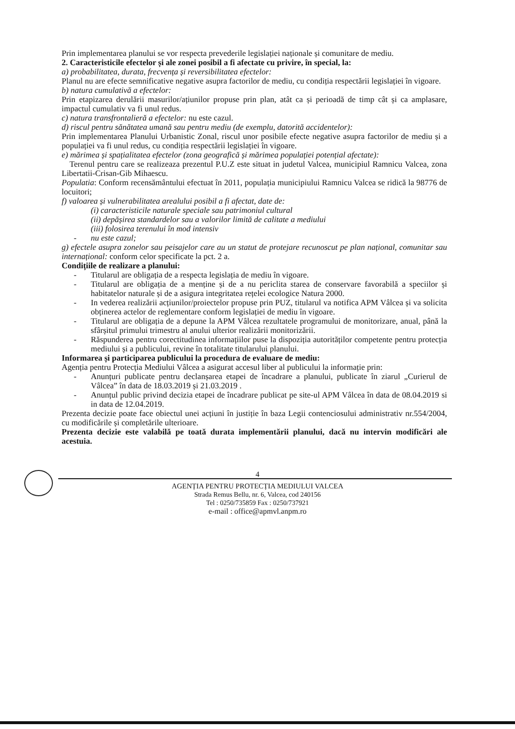Prin implementarea planului se vor respecta prevederile legislației naționale și comunitare de mediu.
2. Caracteristicile efectelor și ale zonei posibil a fi afectate cu privire, în special, la:
a) probabilitatea, durata, frecvența și reversibilitatea efectelor:
Planul nu are efecte semnificative negative asupra factorilor de mediu, cu condiția respectării legislației în vigoare.
b) natura cumulativă a efectelor:
Prin etapizarea derulării masurilor/ațiunilor propuse prin plan, atât ca și perioadă de timp cât și ca amplasare, impactul cumulativ va fi unul redus.
c) natura transfrontalieră a efectelor: nu este cazul.
d) riscul pentru sănătatea umană sau pentru mediu (de exemplu, datorită accidentelor):
Prin implementarea Planului Urbanistic Zonal, riscul unor posibile efecte negative asupra factorilor de mediu și a populației va fi unul redus, cu condiția respectării legislației în vigoare.
e) mărimea și spațialitatea efectelor (zona geografică și mărimea populației potențial afectate):
Terenul pentru care se realizeaza prezentul P.U.Z este situat in judetul Valcea, municipiul Ramnicu Valcea, zona Libertatii-Crisan-Gib Mihaescu.
Populatia: Conform recensământului efectuat în 2011, populația municipiului Ramnicu Valcea se ridică la 98776 de locuitori;
f) valoarea și vulnerabilitatea arealului posibil a fi afectat, date de:
(i) caracteristicile naturale speciale sau patrimoniul cultural
(ii) depășirea standardelor sau a valorilor limită de calitate a mediului
(iii) folosirea terenului în mod intensiv
- nu este cazul;
g) efectele asupra zonelor sau peisajelor care au un statut de protejare recunoscut pe plan național, comunitar sau internațional: conform celor specificate la pct. 2 a.
Condițiile de realizare a planului:
- Titularul are obligația de a respecta legislația de mediu în vigoare.
- Titularul are obligația de a menține și de a nu periclita starea de conservare favorabilă a speciilor și habitatelor naturale și de a asigura integritatea rețelei ecologice Natura 2000.
- In vederea realizării acțiunilor/proiectelor propuse prin PUZ, titularul va notifica APM Vâlcea și va solicita obținerea actelor de reglementare conform legislației de mediu în vigoare.
- Titularul are obligația de a depune la APM Vâlcea rezultatele programului de monitorizare, anual, până la sfârșitul primului trimestru al anului ulterior realizării monitorizării.
- Răspunderea pentru corectitudinea informațiilor puse la dispoziția autorităților competente pentru protecția mediului și a publicului, revine în totalitate titularului planului.
Informarea și participarea publicului la procedura de evaluare de mediu:
Agenția pentru Protecția Mediului Vâlcea a asigurat accesul liber al publicului la informație prin:
- Anunțuri publicate pentru declanșarea etapei de încadrare a planului, publicate în ziarul „Curierul de Vâlcea” în data de 18.03.2019 și 21.03.2019 .
- Anunțul public privind decizia etapei de încadrare publicat pe site-ul APM Vâlcea în data de 08.04.2019 si in data de 12.04.2019.
Prezenta decizie poate face obiectul unei acțiuni în justiție în baza Legii contenciosului administrativ nr.554/2004, cu modificările și completările ulterioare.
Prezenta decizie este valabilă pe toată durata implementării planului, dacă nu intervin modificări ale acestuia.
4
AGENȚIA PENTRU PROTECȚIA MEDIULUI VALCEA
Strada Remus Bellu, nr. 6, Valcea, cod 240156
Tel : 0250/735859 Fax : 0250/737921
e-mail : office@apmvl.anpm.ro